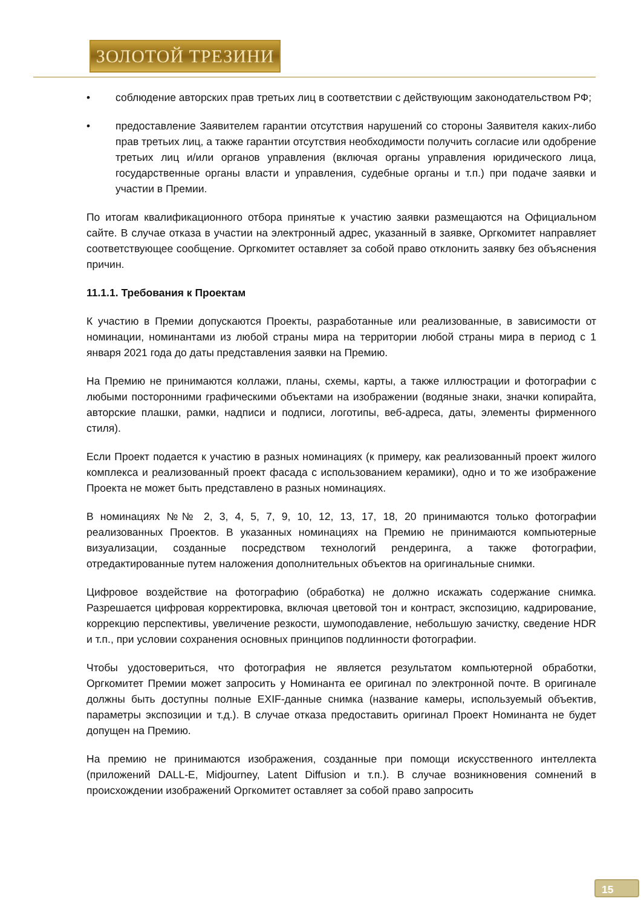ЗОЛОТОЙ ТРЕЗИНИ
• соблюдение авторских прав третьих лиц в соответствии с действующим законодательством РФ;
• предоставление Заявителем гарантии отсутствия нарушений со стороны Заявителя каких-либо прав третьих лиц, а также гарантии отсутствия необходимости получить согласие или одобрение третьих лиц и/или органов управления (включая органы управления юридического лица, государственные органы власти и управления, судебные органы и т.п.) при подаче заявки и участии в Премии.
По итогам квалификационного отбора принятые к участию заявки размещаются на Официальном сайте. В случае отказа в участии на электронный адрес, указанный в заявке, Оргкомитет направляет соответствующее сообщение. Оргкомитет оставляет за собой право отклонить заявку без объяснения причин.
11.1.1. Требования к Проектам
К участию в Премии допускаются Проекты, разработанные или реализованные, в зависимости от номинации, номинантами из любой страны мира на территории любой страны мира в период с 1 января 2021 года до даты представления заявки на Премию.
На Премию не принимаются коллажи, планы, схемы, карты, а также иллюстрации и фотографии с любыми посторонними графическими объектами на изображении (водяные знаки, значки копирайта, авторские плашки, рамки, надписи и подписи, логотипы, веб-адреса, даты, элементы фирменного стиля).
Если Проект подается к участию в разных номинациях (к примеру, как реализованный проект жилого комплекса и реализованный проект фасада с использованием керамики), одно и то же изображение Проекта не может быть представлено в разных номинациях.
В номинациях №№ 2, 3, 4, 5, 7, 9, 10, 12, 13, 17, 18, 20 принимаются только фотографии реализованных Проектов. В указанных номинациях на Премию не принимаются компьютерные визуализации, созданные посредством технологий рендеринга, а также фотографии, отредактированные путем наложения дополнительных объектов на оригинальные снимки.
Цифровое воздействие на фотографию (обработка) не должно искажать содержание снимка. Разрешается цифровая корректировка, включая цветовой тон и контраст, экспозицию, кадрирование, коррекцию перспективы, увеличение резкости, шумоподавление, небольшую зачистку, сведение HDR и т.п., при условии сохранения основных принципов подлинности фотографии.
Чтобы удостовериться, что фотография не является результатом компьютерной обработки, Оргкомитет Премии может запросить у Номинанта ее оригинал по электронной почте. В оригинале должны быть доступны полные EXIF-данные снимка (название камеры, используемый объектив, параметры экспозиции и т.д.). В случае отказа предоставить оригинал Проект Номинанта не будет допущен на Премию.
На премию не принимаются изображения, созданные при помощи искусственного интеллекта (приложений DALL-E, Midjourney, Latent Diffusion и т.п.). В случае возникновения сомнений в происхождении изображений Оргкомитет оставляет за собой право запросить
15